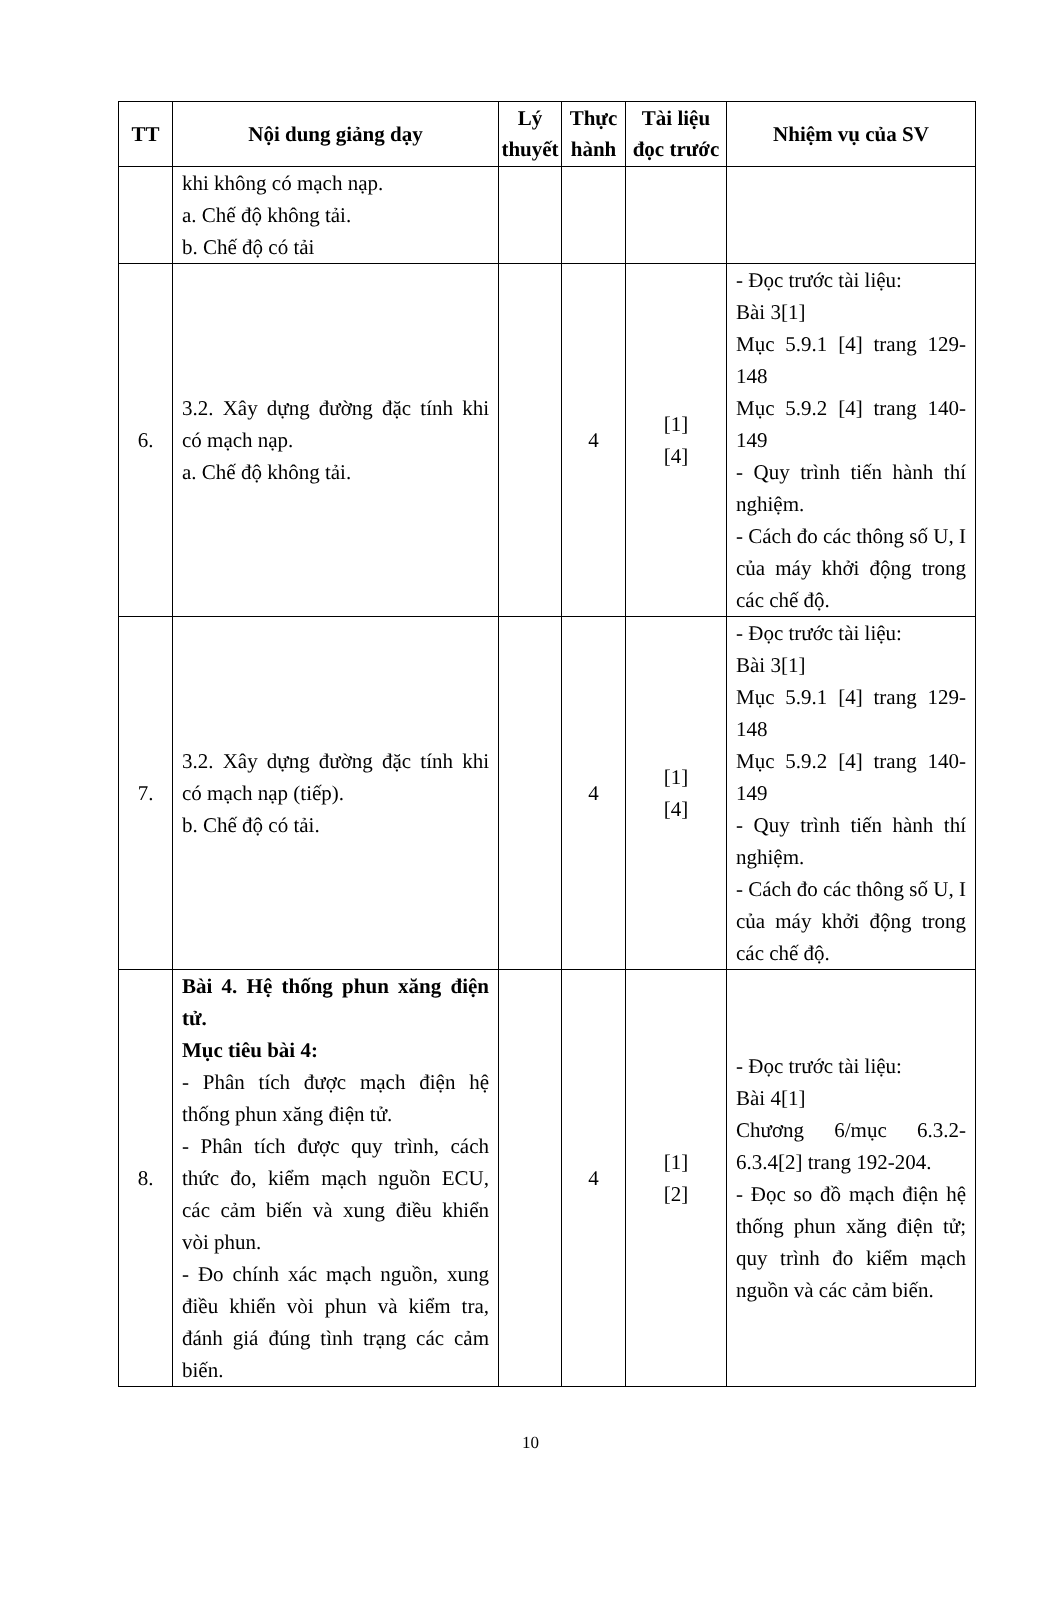| TT | Nội dung giảng dạy | Lý thuyết | Thực hành | Tài liệu đọc trước | Nhiệm vụ của SV |
| --- | --- | --- | --- | --- | --- |
| | khi không có mạch nạp. a. Chế độ không tải. b. Chế độ có tải | | | | |
| 6. | 3.2. Xây dựng đường đặc tính khi có mạch nạp. a. Chế độ không tải. | | 4 | [1] [4] | - Đọc trước tài liệu: Bài 3[1] Mục 5.9.1 [4] trang 129-148 Mục 5.9.2 [4] trang 140-149 - Quy trình tiến hành thí nghiệm. - Cách đo các thông số U, I của máy khởi động trong các chế độ. |
| 7. | 3.2. Xây dựng đường đặc tính khi có mạch nạp (tiếp). b. Chế độ có tải. | | 4 | [1] [4] | - Đọc trước tài liệu: Bài 3[1] Mục 5.9.1 [4] trang 129-148 Mục 5.9.2 [4] trang 140-149 - Quy trình tiến hành thí nghiệm. - Cách đo các thông số U, I của máy khởi động trong các chế độ. |
| 8. | Bài 4. Hệ thống phun xăng điện tử. Mục tiêu bài 4: - Phân tích được mạch điện hệ thống phun xăng điện tử. - Phân tích được quy trình, cách thức đo, kiểm mạch nguồn ECU, các cảm biến và xung điều khiển vòi phun. - Đo chính xác mạch nguồn, xung điều khiển vòi phun và kiểm tra, đánh giá đúng tình trạng các cảm biến. | | 4 | [1] [2] | - Đọc trước tài liệu: Bài 4[1] Chương 6/mục 6.3.2-6.3.4[2] trang 192-204. - Đọc so đồ mạch điện hệ thống phun xăng điện tử; quy trình đo kiểm mạch nguồn và các cảm biến. |
10